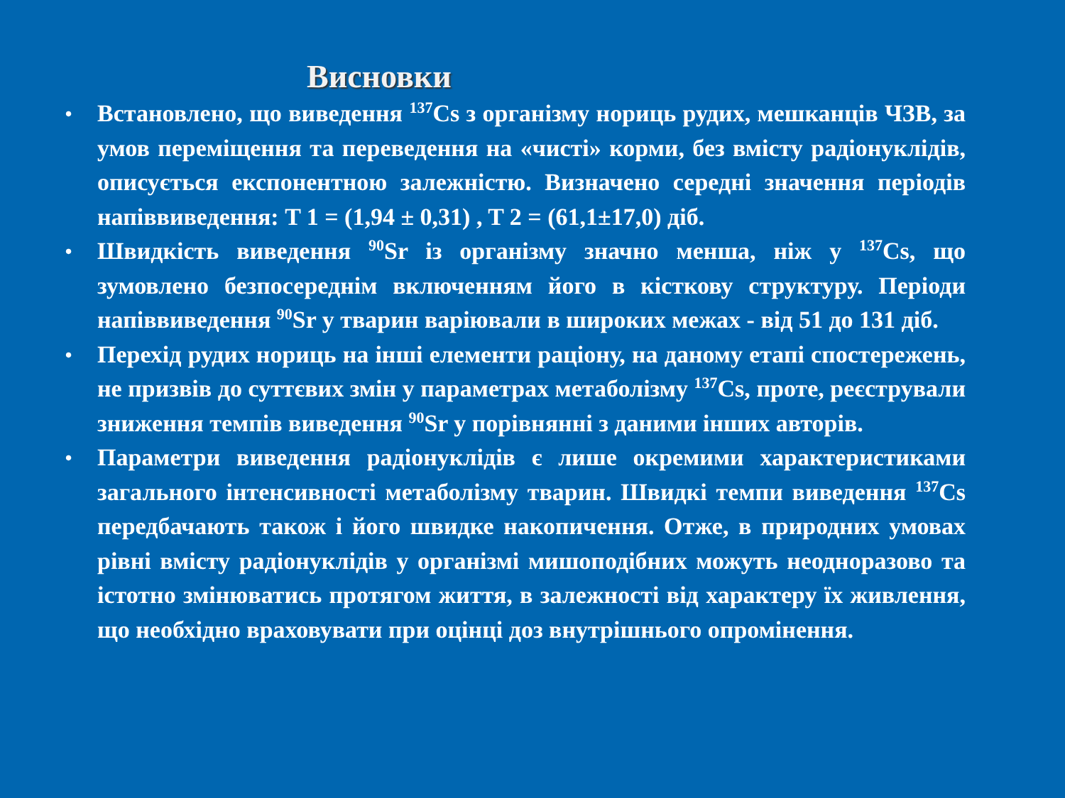Висновки
• Встановлено, що виведення <sup>137</sup>Cs з організму нориць рудих, мешканців ЧЗВ, за умов переміщення та переведення на «чисті» корми, без вмісту радіонуклідів, описується експонентною залежністю. Визначено середні значення періодів напіввиведення: T 1 = (1,94 ± 0,31) , T 2 = (61,1±17,0) діб.
• Швидкість виведення <sup>90</sup>Sr із організму значно менша, ніж у <sup>137</sup>Cs, що зумовлено безпосереднім включенням його в кісткову структуру. Періоди напіввиведення <sup>90</sup>Sr у тварин варіювали в широких межах - від 51 до 131 діб.
• Перехід рудих нориць на інші елементи раціону, на даному етапі спостережень, не призвів до суттєвих змін у параметрах метаболізму <sup>137</sup>Cs, проте, реєстрували зниження темпів виведення <sup>90</sup>Sr у порівнянні з даними інших авторів.
• Параметри виведення радіонуклідів є лише окремими характеристиками загального інтенсивності метаболізму тварин. Швидкі темпи виведення <sup>137</sup>Cs передбачають також і його швидке накопичення. Отже, в природних умовах рівні вмісту радіонуклідів у організмі мишоподібних можуть неодноразово та істотно змінюватись протягом життя, в залежності від характеру їх живлення, що необхідно враховувати при оцінці доз внутрішнього опромінення.